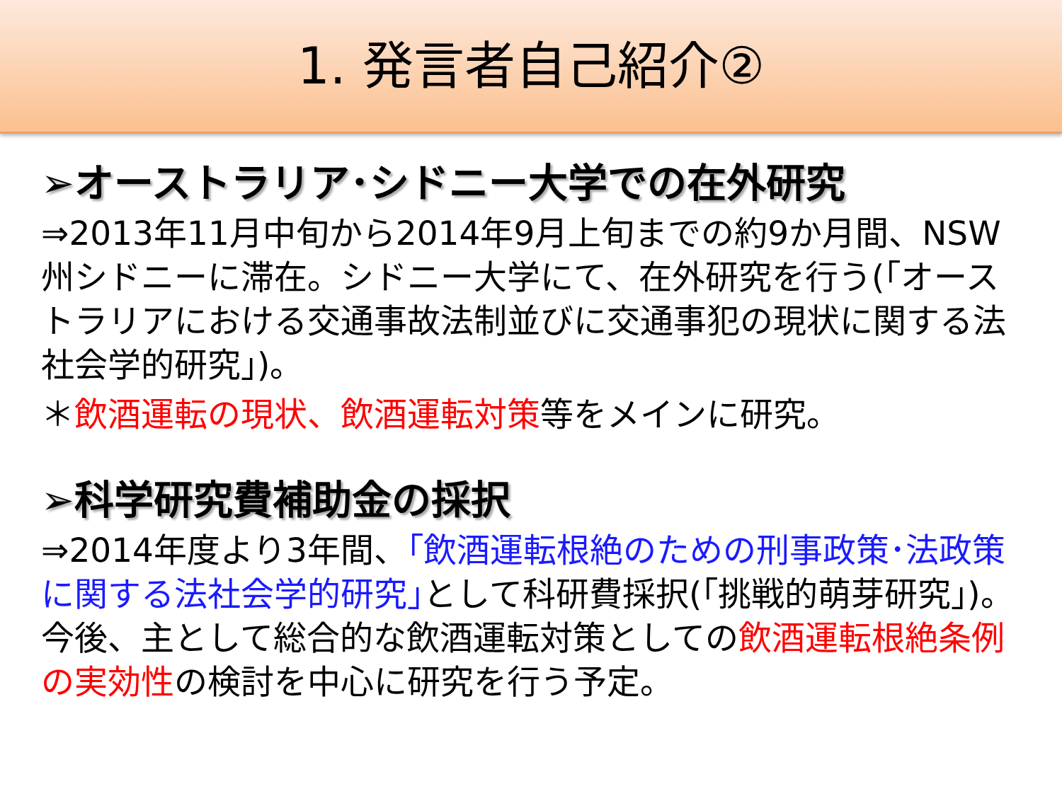1. 発言者自己紹介②
➢オーストラリア･シドニー大学での在外研究
⇒2013年11月中旬から2014年9月上旬までの約9か月間、NSW州シドニーに滞在。シドニー大学にて、在外研究を行う(｢オーストラリアにおける交通事故法制並びに交通事犯の現状に関する法社会学的研究｣)。
＊飲酒運転の現状、飲酒運転対策等をメインに研究。
➢科学研究費補助金の採択
⇒2014年度より3年間、｢飲酒運転根絶のための刑事政策･法政策に関する法社会学的研究｣として科研費採択(｢挑戦的萌芽研究｣)。今後、主として総合的な飲酒運転対策としての飲酒運転根絶条例の実効性の検討を中心に研究を行う予定。